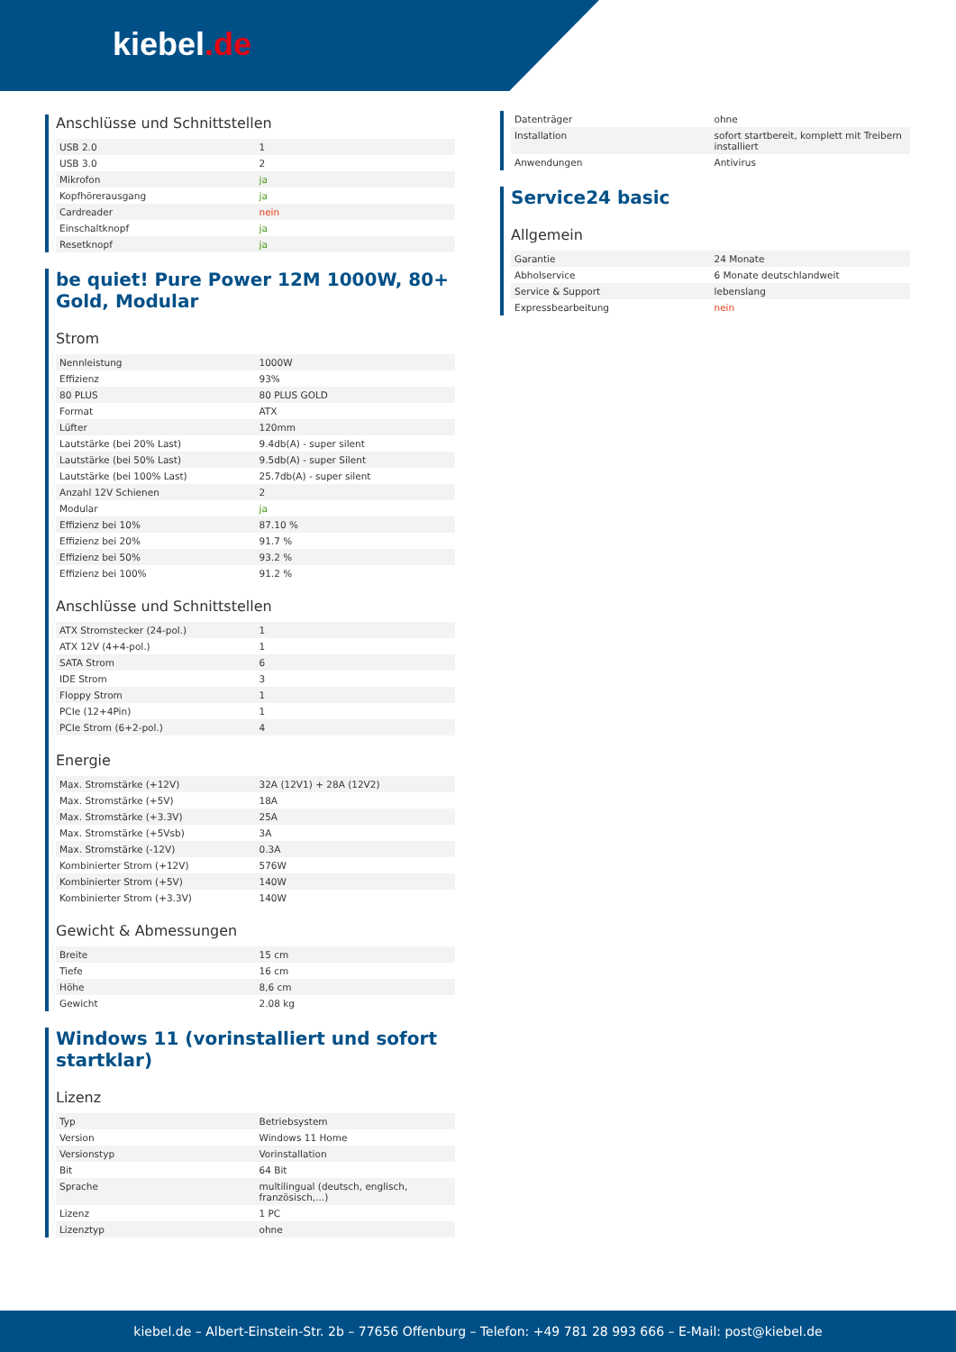kiebel.de
Anschlüsse und Schnittstellen
| USB 2.0 | 1 |
| USB 3.0 | 2 |
| Mikrofon | ja |
| Kopfhörerausgang | ja |
| Cardreader | nein |
| Einschaltknopf | ja |
| Resetknopf | ja |
be quiet! Pure Power 12M 1000W, 80+ Gold, Modular
Strom
| Nennleistung | 1000W |
| Effizienz | 93% |
| 80 PLUS | 80 PLUS GOLD |
| Format | ATX |
| Lüfter | 120mm |
| Lautstärke (bei 20% Last) | 9.4db(A) - super silent |
| Lautstärke (bei 50% Last) | 9.5db(A) - super Silent |
| Lautstärke (bei 100% Last) | 25.7db(A) - super silent |
| Anzahl 12V Schienen | 2 |
| Modular | ja |
| Effizienz bei 10% | 87.10 % |
| Effizienz bei 20% | 91.7 % |
| Effizienz bei 50% | 93.2 % |
| Effizienz bei 100% | 91.2 % |
Anschlüsse und Schnittstellen
| ATX Stromstecker (24-pol.) | 1 |
| ATX 12V (4+4-pol.) | 1 |
| SATA Strom | 6 |
| IDE Strom | 3 |
| Floppy Strom | 1 |
| PCIe (12+4Pin) | 1 |
| PCIe Strom (6+2-pol.) | 4 |
Energie
| Max. Stromstärke (+12V) | 32A (12V1) + 28A (12V2) |
| Max. Stromstärke (+5V) | 18A |
| Max. Stromstärke (+3.3V) | 25A |
| Max. Stromstärke (+5Vsb) | 3A |
| Max. Stromstärke (-12V) | 0.3A |
| Kombinierter Strom (+12V) | 576W |
| Kombinierter Strom (+5V) | 140W |
| Kombinierter Strom (+3.3V) | 140W |
Gewicht & Abmessungen
| Breite | 15 cm |
| Tiefe | 16 cm |
| Höhe | 8,6 cm |
| Gewicht | 2.08 kg |
Windows 11 (vorinstalliert und sofort startklar)
Lizenz
| Typ | Betriebsystem |
| Version | Windows 11 Home |
| Versionstyp | Vorinstallation |
| Bit | 64 Bit |
| Sprache | multilingual (deutsch, englisch, französisch,...) |
| Lizenz | 1 PC |
| Lizenztyp | ohne |
| Datenträger | ohne |
| Installation | sofort startbereit, komplett mit Treibern installiert |
| Anwendungen | Antivirus |
Service24 basic
Allgemein
| Garantie | 24 Monate |
| Abholservice | 6 Monate deutschlandweit |
| Service & Support | lebenslang |
| Expressbearbeitung | nein |
kiebel.de – Albert-Einstein-Str. 2b – 77656 Offenburg – Telefon: +49 781 28 993 666 – E-Mail: post@kiebel.de